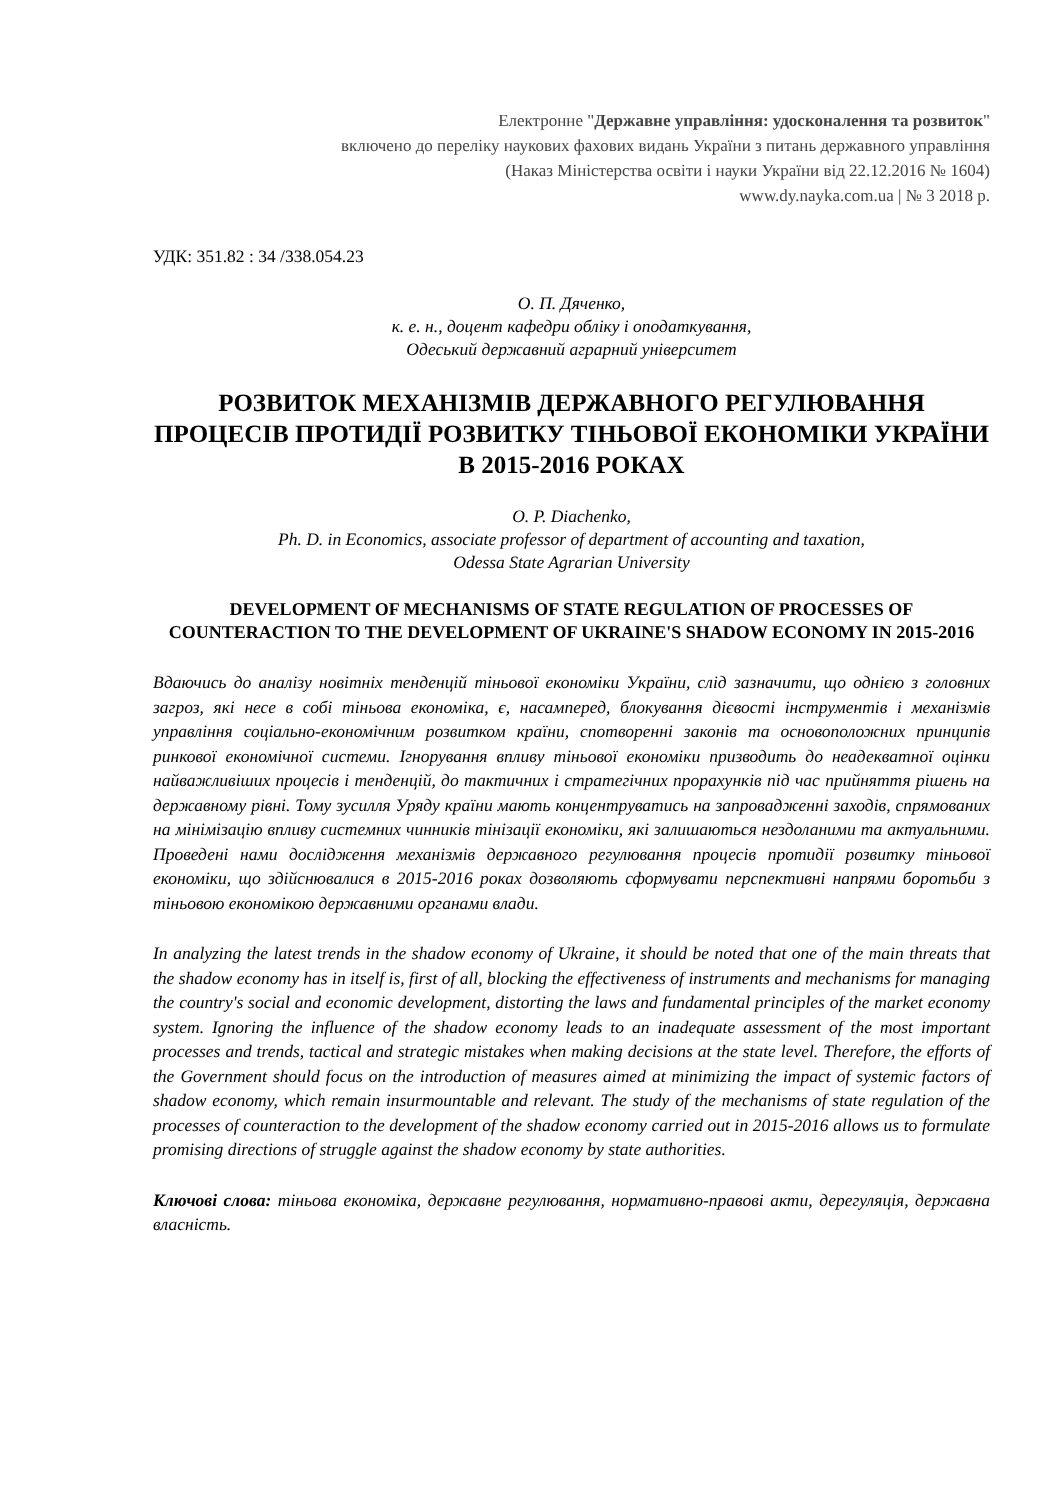Електронне "Державне управління: удосконалення та розвиток"
включено до переліку наукових фахових видань України з питань державного управління
(Наказ Міністерства освіти і науки України від 22.12.2016 № 1604)
www.dy.nayka.com.ua | № 3 2018 р.
УДК: 351.82 : 34 /338.054.23
О. П. Дяченко,
к. е. н., доцент кафедри обліку і оподаткування,
Одеський державний аграрний університет
РОЗВИТОК МЕХАНІЗМІВ ДЕРЖАВНОГО РЕГУЛЮВАННЯ ПРОЦЕСІВ ПРОТИДІЇ РОЗВИТКУ ТІНЬОВОЇ ЕКОНОМІКИ УКРАЇНИ В 2015-2016 РОКАХ
O. P. Diachenko,
Ph. D. in Economics, associate professor of department of accounting and taxation,
Odessa State Agrarian University
DEVELOPMENT OF MECHANISMS OF STATE REGULATION OF PROCESSES OF COUNTERACTION TO THE DEVELOPMENT OF UKRAINE'S SHADOW ECONOMY IN 2015-2016
Вдаючись до аналізу новітніх тенденцій тіньової економіки України, слід зазначити, що однією з головних загроз, які несе в собі тіньова економіка, є, насамперед, блокування дієвості інструментів і механізмів управління соціально-економічним розвитком країни, спотворенні законів та основоположних принципів ринкової економічної системи. Ігнорування впливу тіньової економіки призводить до неадекватної оцінки найважливіших процесів і тенденцій, до тактичних і стратегічних прорахунків під час прийняття рішень на державному рівні. Тому зусилля Уряду країни мають концентруватись на запровадженні заходів, спрямованих на мінімізацію впливу системних чинників тінізації економіки, які залишаються нездоланими та актуальними. Проведені нами дослідження механізмів державного регулювання процесів протидії розвитку тіньової економіки, що здійснювалися в 2015-2016 роках дозволяють сформувати перспективні напрями боротьби з тіньовою економікою державними органами влади.
In analyzing the latest trends in the shadow economy of Ukraine, it should be noted that one of the main threats that the shadow economy has in itself is, first of all, blocking the effectiveness of instruments and mechanisms for managing the country's social and economic development, distorting the laws and fundamental principles of the market economy system. Ignoring the influence of the shadow economy leads to an inadequate assessment of the most important processes and trends, tactical and strategic mistakes when making decisions at the state level. Therefore, the efforts of the Government should focus on the introduction of measures aimed at minimizing the impact of systemic factors of shadow economy, which remain insurmountable and relevant. The study of the mechanisms of state regulation of the processes of counteraction to the development of the shadow economy carried out in 2015-2016 allows us to formulate promising directions of struggle against the shadow economy by state authorities.
Ключові слова: тіньова економіка, державне регулювання, нормативно-правові акти, дерегуляція, державна власність.